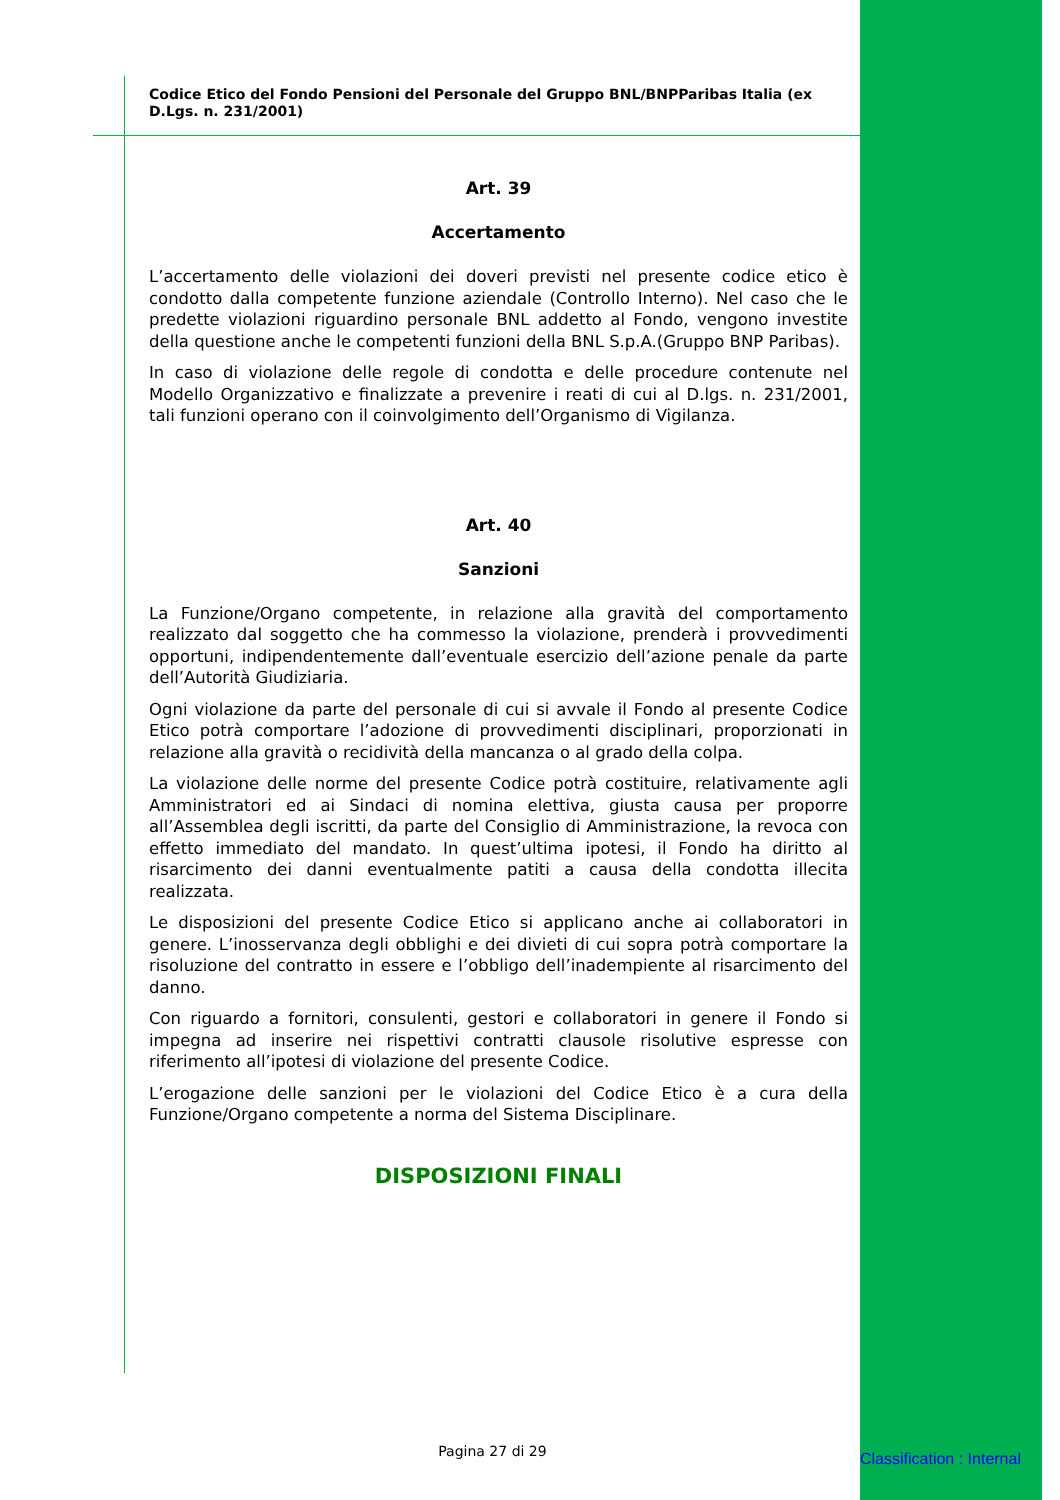Codice Etico del Fondo Pensioni del Personale del Gruppo BNL/BNPParibas Italia (ex D.Lgs. n. 231/2001)
Art. 39
Accertamento
L’accertamento delle violazioni dei doveri previsti nel presente codice etico è condotto dalla competente funzione aziendale (Controllo Interno). Nel caso che le predette violazioni riguardino personale BNL addetto al Fondo, vengono investite della questione anche le competenti funzioni della BNL S.p.A.(Gruppo BNP Paribas).
In caso di violazione delle regole di condotta e delle procedure contenute nel Modello Organizzativo e finalizzate a prevenire i reati di cui al D.lgs. n. 231/2001, tali funzioni operano con il coinvolgimento dell’Organismo di Vigilanza.
Art. 40
Sanzioni
La Funzione/Organo competente, in relazione alla gravità del comportamento realizzato dal soggetto che ha commesso la violazione, prenderà i provvedimenti opportuni, indipendentemente dall’eventuale esercizio dell’azione penale da parte dell’Autorità Giudiziaria.
Ogni violazione da parte del personale di cui si avvale il Fondo al presente Codice Etico potrà comportare l’adozione di provvedimenti disciplinari, proporzionati in relazione alla gravità o recidività della mancanza o al grado della colpa.
La violazione delle norme del presente Codice potrà costituire, relativamente agli Amministratori ed ai Sindaci di nomina elettiva, giusta causa per proporre all’Assemblea degli iscritti, da parte del Consiglio di Amministrazione, la revoca con effetto immediato del mandato. In quest’ultima ipotesi, il Fondo ha diritto al risarcimento dei danni eventualmente patiti a causa della condotta illecita realizzata.
Le disposizioni del presente Codice Etico si applicano anche ai collaboratori in genere. L’inosservanza degli obblighi e dei divieti di cui sopra potrà comportare la risoluzione del contratto in essere e l’obbligo dell’inadempiente al risarcimento del danno.
Con riguardo a fornitori, consulenti, gestori e collaboratori in genere il Fondo si impegna ad inserire nei rispettivi contratti clausole risolutive espresse con riferimento all’ipotesi di violazione del presente Codice.
L’erogazione delle sanzioni per le violazioni del Codice Etico è a cura della Funzione/Organo competente a norma del Sistema Disciplinare.
DISPOSIZIONI FINALI
Pagina 27 di 29 Classification : Internal